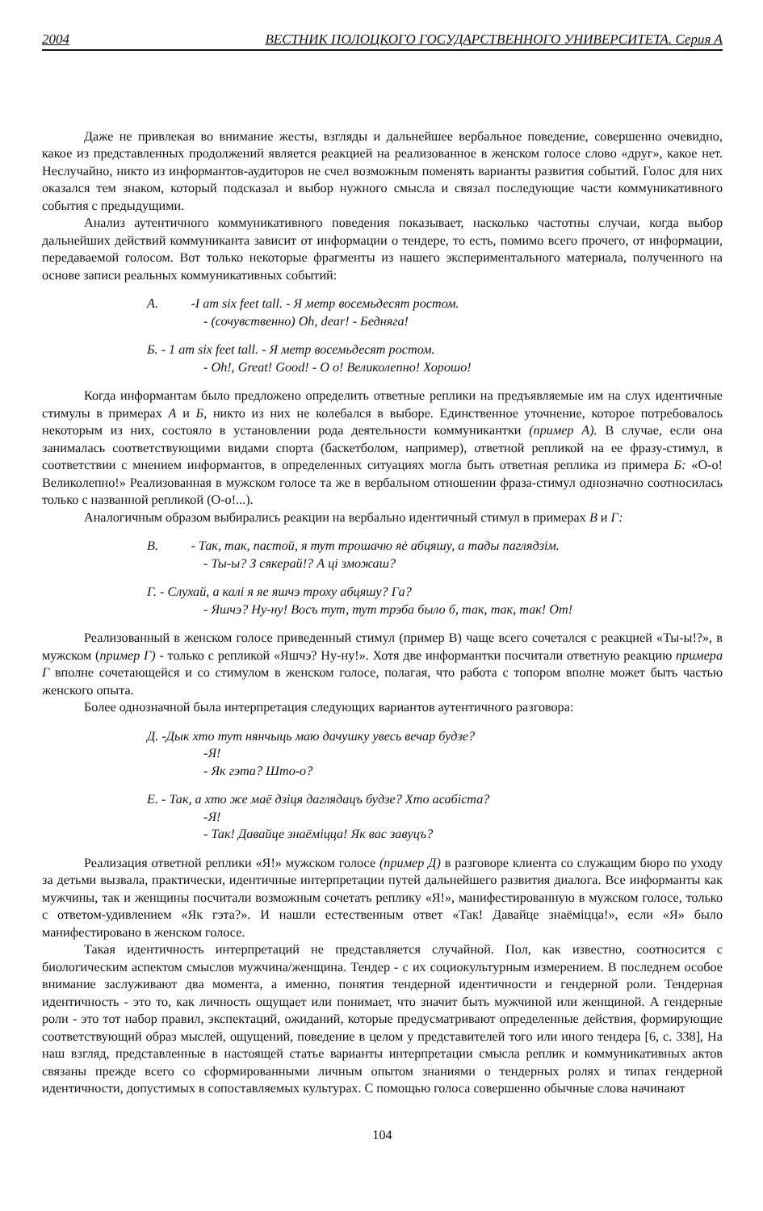2004 ВЕСТНИК ПОЛОЦКОГО ГОСУДАРСТВЕННОГО УНИВЕРСИТЕТА. Серия А
Даже не привлекая во внимание жесты, взгляды и дальнейшее вербальное поведение, совершенно очевидно, какое из представленных продолжений является реакцией на реализованное в женском голосе слово «друг», какое нет. Неслучайно, никто из информантов-аудиторов не счел возможным поменять варианты развития событий. Голос для них оказался тем знаком, который подсказал и выбор нужного смысла и связал последующие части коммуникативного события с предыдущими.
Анализ аутентичного коммуникативного поведения показывает, насколько частотны случаи, когда выбор дальнейших действий коммуниканта зависит от информации о тендере, то есть, помимо всего прочего, от информации, передаваемой голосом. Вот только некоторые фрагменты из нашего экспериментального материала, полученного на основе записи реальных коммуникативных событий:
А. -I am six feet tall. - Я метр восемьдесят ростом.
- (сочувственно) Oh, dear! - Бедняга!
Б. - 1 am six feet tall. - Я метр восемьдесят ростом.
- Oh!, Great! Good! - О о! Великолепно! Хорошо!
Когда информантам было предложено определить ответные реплики на предъявляемые им на слух идентичные стимулы в примерах А и Б, никто из них не колебался в выборе. Единственное уточнение, которое потребовалось некоторым из них, состояло в установлении рода деятельности коммуникантки (пример А). В случае, если она занималась соответствующими видами спорта (баскетболом, например), ответной репликой на ее фразу-стимул, в соответствии с мнением информантов, в определенных ситуациях могла быть ответная реплика из примера Б: «О-о! Великолепно!» Реализованная в мужском голосе та же в вербальном отношении фраза-стимул однозначно соотносилась только с названной репликой (О-о!...).
Аналогичным образом выбирались реакции на вербально идентичный стимул в примерах В и Г:
В. - Так, так, пастой, я тут трошачю яė абцяшу, а тады паглядзім.
- Ты-ы? З сякерай!? А ці зможаш?
Г. - Слухай, а калі я яе яшчэ троху абцяшу? Га?
- Яшчэ? Ну-ну! Восъ тут, тут трэба было б, так, так, так! От!
Реализованный в женском голосе приведенный стимул (пример В) чаще всего сочетался с реакцией «Ты-ы!?», в мужском (пример Г) - только с репликой «Яшчэ? Ну-ну!». Хотя две информантки посчитали ответную реакцию примера Г вполне сочетающейся и со стимулом в женском голосе, полагая, что работа с топором вполне может быть частью женского опыта.
Более однозначной была интерпретация следующих вариантов аутентичного разговора:
Д. -Дык хто тут нянчыць маю дачушку увесь вечар будзе?
-Я!
- Як гэта? Што-о?
Е. - Так, а хто же маё дзіця даглядацъ будзе? Хто асабіста?
-Я!
- Так! Давайце знаёміцца! Як вас завуцъ?
Реализация ответной реплики «Я!» мужском голосе (пример Д) в разговоре клиента со служащим бюро по уходу за детьми вызвала, практически, идентичные интерпретации путей дальнейшего развития диалога. Все информанты как мужчины, так и женщины посчитали возможным сочетать реплику «Я!», манифестированную в мужском голосе, только с ответом-удивлением «Як гэта?». И нашли естественным ответ «Так! Давайце знаёміцца!», если «Я» было манифестировано в женском голосе.
Такая идентичность интерпретаций не представляется случайной. Пол, как известно, соотносится с биологическим аспектом смыслов мужчина/женщина. Тендер - с их социокультурным измерением. В последнем особое внимание заслуживают два момента, а именно, понятия тендерной идентичности и гендерной роли. Тендерная идентичность - это то, как личность ощущает или понимает, что значит быть мужчиной или женщиной. А гендерные роли - это тот набор правил, экспектаций, ожиданий, которые предусматривают определенные действия, формирующие соответствующий образ мыслей, ощущений, поведение в целом у представителей того или иного тендера [6, с. 338], На наш взгляд, представленные в настоящей статье варианты интерпретации смысла реплик и коммуникативных актов связаны прежде всего со сформированными личным опытом знаниями о тендерных ролях и типах гендерной идентичности, допустимых в сопоставляемых культурах. С помощью голоса совершенно обычные слова начинают
104